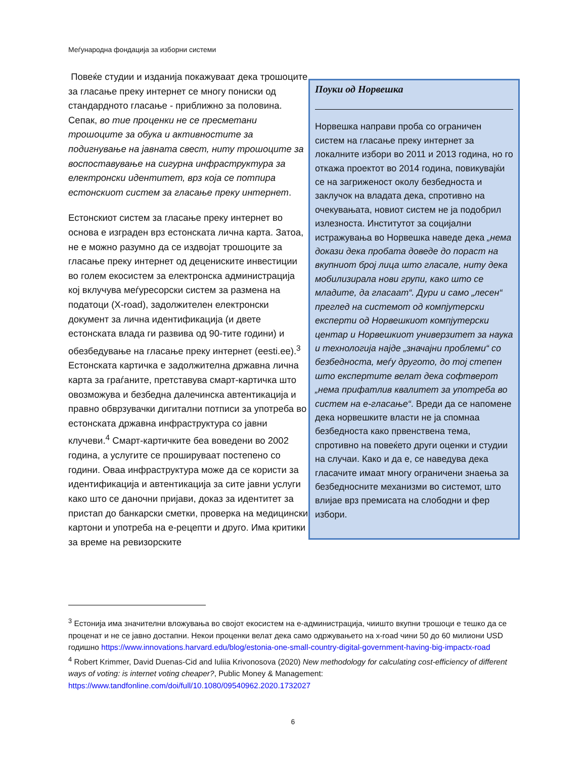Меѓународна фондација за изборни системи
Повеќе студии и изданија покажуваат дека трошоците за гласање преку интернет се многу пониски од стандардното гласање - приближно за половина. Сепак, во тие проценки не се пресметани трошоците за обука и активностите за подигнување на јавната свест, ниту трошоците за воспоставување на сигурна инфраструктура за електронски идентитет, врз која се потпира естонскиот систем за гласање преку интернет.
Естонскиот систем за гласање преку интернет во основа е изграден врз естонската лична карта. Затоа, не е можно разумно да се издвојат трошоците за гласање преку интернет од децениските инвестиции во голем екосистем за електронска администрација кој вклучува меѓуресорски систем за размена на податоци (X-road), задолжителен електронски документ за лична идентификација (и двете естонската влада ги развива од 90-тите години) и обезбедување на гласање преку интернет (eesti.ee).<sup>3</sup> Естонската картичка е задолжителна државна лична карта за граѓаните, претставува смарт-картичка што овозможува и безбедна далечинска автентикација и правно обврзувачки дигитални потписи за употреба во естонската државна инфраструктура со јавни клучеви.<sup>4</sup> Смарт-картичките беа воведени во 2002 година, а услугите се проширувaат постепено со години. Оваа инфраструктура може да се користи за идентификација и автентикација за сите јавни услуги како што се даночни пријави, доказ за идентитет за пристап до банкарски сметки, проверка на медицински картони и употреба на е-рецепти и друго. Има критики за време на ревизорските
Поуки од Норвешка
Норвешка направи проба со ограничен систем на гласање преку интернет за локалните избори во 2011 и 2013 година, но го откажа проектот во 2014 година, повикувајќи се на загриженост околу безбедноста и заклучок на владата дека, спротивно на очекувањата, новиот систем не ја подобрил излезноста. Институтот за социјални истражувања во Норвешка наведе дека „нема докази дека пробата доведе до пораст на вкупниот број лица што гласале, ниту дека мобилизирала нови групи, како што се младите, да гласаат“. Дури и само „лесен“ преглед на системот од компјутерски експерти од Норвешкиот компјутерски центар и Норвешкиот универзитет за наука и технологија најде „значајни проблеми“ со безбедноста, меѓу другото, до тој степен што експертите велат дека софтверот „нема прифатлив квалитет за употреба во систем на е-гласање“. Вреди да се напомене дека норвешките власти не ја спомнаа безбедноста како првенствена тема, спротивно на повеќето други оценки и студии на случаи. Како и да е, се наведува дека гласачите имаат многу ограничени знаења за безбедносните механизми во системот, што влијае врз премисата на слободни и фер избори.
<sup>3</sup> Естонија има значителни вложувања во својот екосистем на е-администрација, чиишто вкупни трошоци е тешко да се проценат и не се јавно достапни. Некои проценки велат дека само одржувањето на x-road чини 50 до 60 милиони USD годишно https://www.innovations.harvard.edu/blog/estonia-one-small-country-digital-government-having-big-impactx-road
<sup>4</sup> Robert Krimmer, David Duenas-Cid and Iuliia Krivonosova (2020) New methodology for calculating cost-efficiency of different ways of voting: is internet voting cheaper?, Public Money & Management: https://www.tandfonline.com/doi/full/10.1080/09540962.2020.1732027
6